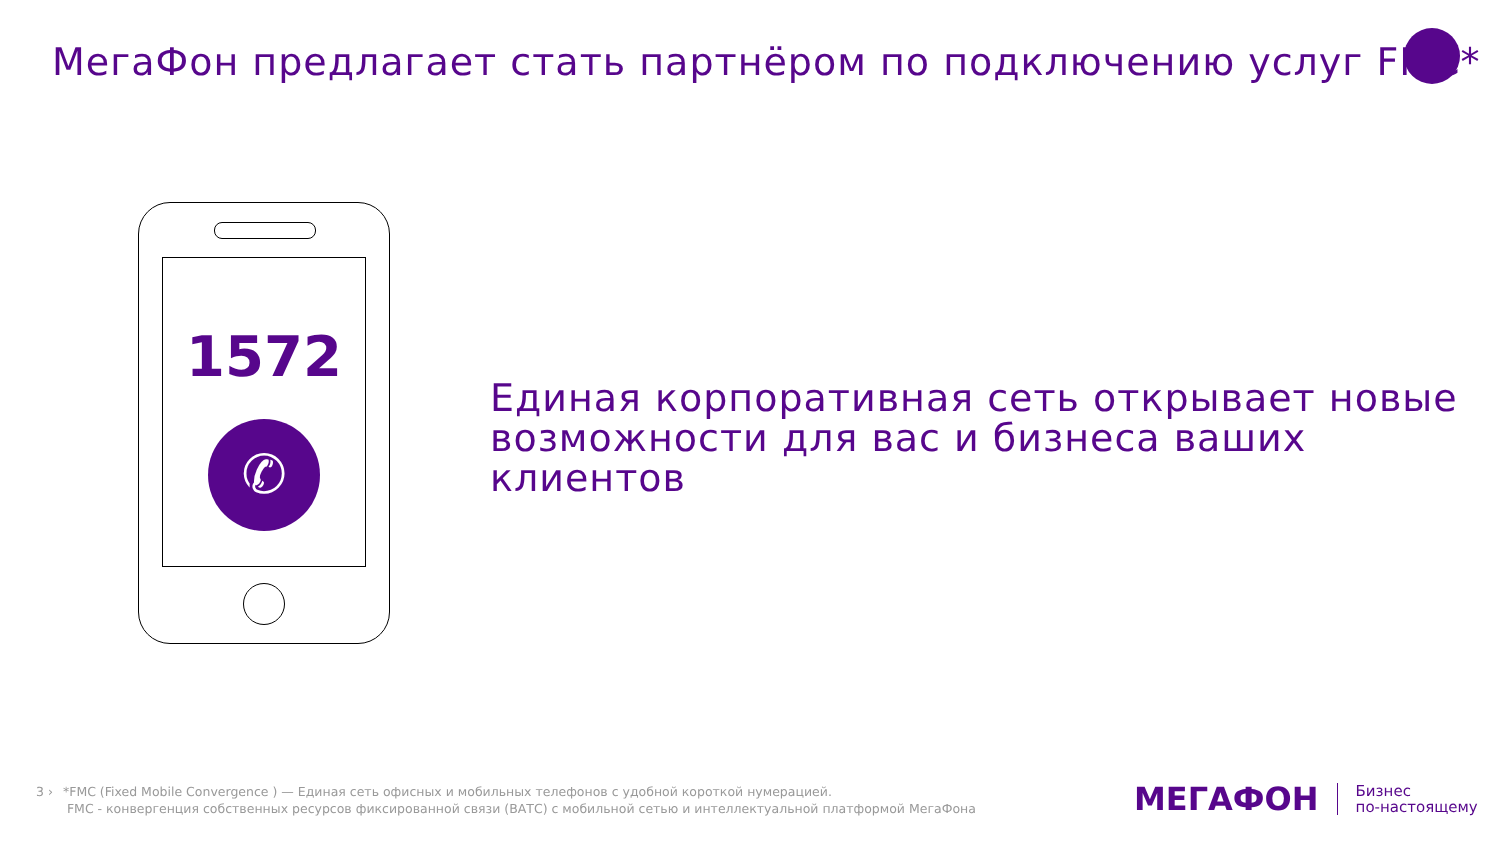МегаФон предлагает стать партнёром по подключению услуг FMC*
1572
✆
Единая корпоративная сеть открывает новые
возможности для вас и бизнеса ваших клиентов
3 › *FMC (Fixed Mobile Convergence ) — Единая сеть офисных и мобильных телефонов с удобной короткой нумерацией.
FMC - конвергенция собственных ресурсов фиксированной связи (ВАТС) с мобильной сетью и интеллектуальной платформой МегаФона
МЕГАФОН Бизнес
по-настоящему